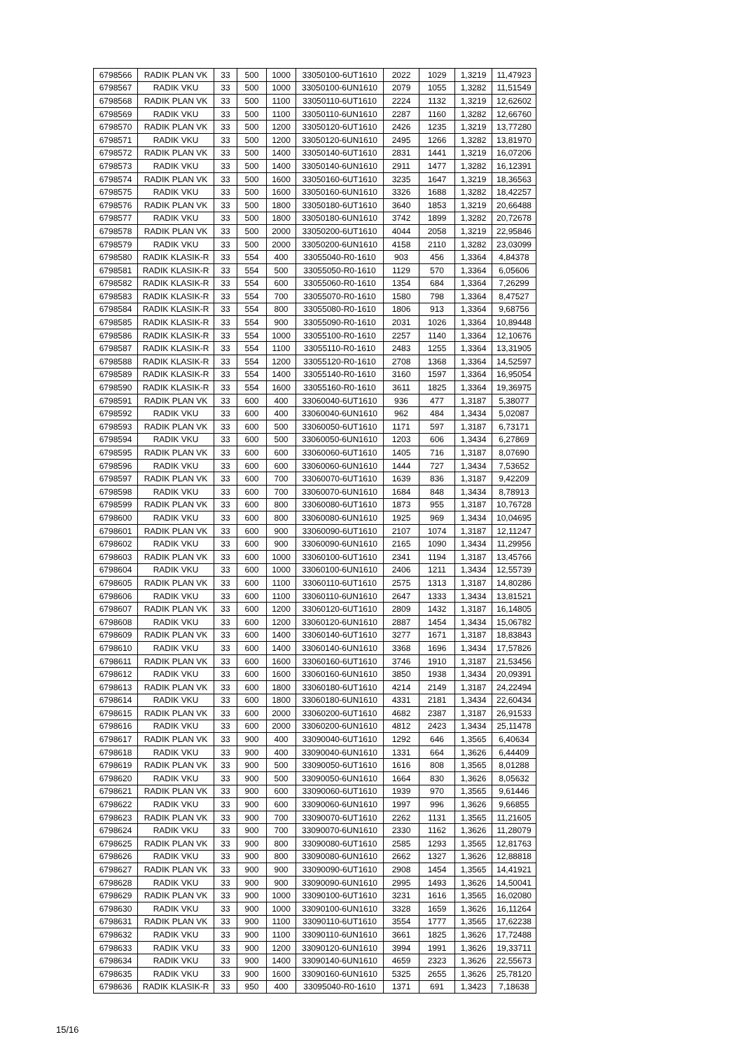| 6798566 | RADIK PLAN VK | 33 | 500 | 1000 | 33050100-6UT1610 | 2022 | 1029 | 1,3219 | 11,47923 |
| 6798567 | RADIK VKU | 33 | 500 | 1000 | 33050100-6UN1610 | 2079 | 1055 | 1,3282 | 11,51549 |
| 6798568 | RADIK PLAN VK | 33 | 500 | 1100 | 33050110-6UT1610 | 2224 | 1132 | 1,3219 | 12,62602 |
| 6798569 | RADIK VKU | 33 | 500 | 1100 | 33050110-6UN1610 | 2287 | 1160 | 1,3282 | 12,66760 |
| 6798570 | RADIK PLAN VK | 33 | 500 | 1200 | 33050120-6UT1610 | 2426 | 1235 | 1,3219 | 13,77280 |
| 6798571 | RADIK VKU | 33 | 500 | 1200 | 33050120-6UN1610 | 2495 | 1266 | 1,3282 | 13,81970 |
| 6798572 | RADIK PLAN VK | 33 | 500 | 1400 | 33050140-6UT1610 | 2831 | 1441 | 1,3219 | 16,07206 |
| 6798573 | RADIK VKU | 33 | 500 | 1400 | 33050140-6UN1610 | 2911 | 1477 | 1,3282 | 16,12391 |
| 6798574 | RADIK PLAN VK | 33 | 500 | 1600 | 33050160-6UT1610 | 3235 | 1647 | 1,3219 | 18,36563 |
| 6798575 | RADIK VKU | 33 | 500 | 1600 | 33050160-6UN1610 | 3326 | 1688 | 1,3282 | 18,42257 |
| 6798576 | RADIK PLAN VK | 33 | 500 | 1800 | 33050180-6UT1610 | 3640 | 1853 | 1,3219 | 20,66488 |
| 6798577 | RADIK VKU | 33 | 500 | 1800 | 33050180-6UN1610 | 3742 | 1899 | 1,3282 | 20,72678 |
| 6798578 | RADIK PLAN VK | 33 | 500 | 2000 | 33050200-6UT1610 | 4044 | 2058 | 1,3219 | 22,95846 |
| 6798579 | RADIK VKU | 33 | 500 | 2000 | 33050200-6UN1610 | 4158 | 2110 | 1,3282 | 23,03099 |
| 6798580 | RADIK KLASIK-R | 33 | 554 | 400 | 33055040-R0-1610 | 903 | 456 | 1,3364 | 4,84378 |
| 6798581 | RADIK KLASIK-R | 33 | 554 | 500 | 33055050-R0-1610 | 1129 | 570 | 1,3364 | 6,05606 |
| 6798582 | RADIK KLASIK-R | 33 | 554 | 600 | 33055060-R0-1610 | 1354 | 684 | 1,3364 | 7,26299 |
| 6798583 | RADIK KLASIK-R | 33 | 554 | 700 | 33055070-R0-1610 | 1580 | 798 | 1,3364 | 8,47527 |
| 6798584 | RADIK KLASIK-R | 33 | 554 | 800 | 33055080-R0-1610 | 1806 | 913 | 1,3364 | 9,68756 |
| 6798585 | RADIK KLASIK-R | 33 | 554 | 900 | 33055090-R0-1610 | 2031 | 1026 | 1,3364 | 10,89448 |
| 6798586 | RADIK KLASIK-R | 33 | 554 | 1000 | 33055100-R0-1610 | 2257 | 1140 | 1,3364 | 12,10676 |
| 6798587 | RADIK KLASIK-R | 33 | 554 | 1100 | 33055110-R0-1610 | 2483 | 1255 | 1,3364 | 13,31905 |
| 6798588 | RADIK KLASIK-R | 33 | 554 | 1200 | 33055120-R0-1610 | 2708 | 1368 | 1,3364 | 14,52597 |
| 6798589 | RADIK KLASIK-R | 33 | 554 | 1400 | 33055140-R0-1610 | 3160 | 1597 | 1,3364 | 16,95054 |
| 6798590 | RADIK KLASIK-R | 33 | 554 | 1600 | 33055160-R0-1610 | 3611 | 1825 | 1,3364 | 19,36975 |
| 6798591 | RADIK PLAN VK | 33 | 600 | 400 | 33060040-6UT1610 | 936 | 477 | 1,3187 | 5,38077 |
| 6798592 | RADIK VKU | 33 | 600 | 400 | 33060040-6UN1610 | 962 | 484 | 1,3434 | 5,02087 |
| 6798593 | RADIK PLAN VK | 33 | 600 | 500 | 33060050-6UT1610 | 1171 | 597 | 1,3187 | 6,73171 |
| 6798594 | RADIK VKU | 33 | 600 | 500 | 33060050-6UN1610 | 1203 | 606 | 1,3434 | 6,27869 |
| 6798595 | RADIK PLAN VK | 33 | 600 | 600 | 33060060-6UT1610 | 1405 | 716 | 1,3187 | 8,07690 |
| 6798596 | RADIK VKU | 33 | 600 | 600 | 33060060-6UN1610 | 1444 | 727 | 1,3434 | 7,53652 |
| 6798597 | RADIK PLAN VK | 33 | 600 | 700 | 33060070-6UT1610 | 1639 | 836 | 1,3187 | 9,42209 |
| 6798598 | RADIK VKU | 33 | 600 | 700 | 33060070-6UN1610 | 1684 | 848 | 1,3434 | 8,78913 |
| 6798599 | RADIK PLAN VK | 33 | 600 | 800 | 33060080-6UT1610 | 1873 | 955 | 1,3187 | 10,76728 |
| 6798600 | RADIK VKU | 33 | 600 | 800 | 33060080-6UN1610 | 1925 | 969 | 1,3434 | 10,04695 |
| 6798601 | RADIK PLAN VK | 33 | 600 | 900 | 33060090-6UT1610 | 2107 | 1074 | 1,3187 | 12,11247 |
| 6798602 | RADIK VKU | 33 | 600 | 900 | 33060090-6UN1610 | 2165 | 1090 | 1,3434 | 11,29956 |
| 6798603 | RADIK PLAN VK | 33 | 600 | 1000 | 33060100-6UT1610 | 2341 | 1194 | 1,3187 | 13,45766 |
| 6798604 | RADIK VKU | 33 | 600 | 1000 | 33060100-6UN1610 | 2406 | 1211 | 1,3434 | 12,55739 |
| 6798605 | RADIK PLAN VK | 33 | 600 | 1100 | 33060110-6UT1610 | 2575 | 1313 | 1,3187 | 14,80286 |
| 6798606 | RADIK VKU | 33 | 600 | 1100 | 33060110-6UN1610 | 2647 | 1333 | 1,3434 | 13,81521 |
| 6798607 | RADIK PLAN VK | 33 | 600 | 1200 | 33060120-6UT1610 | 2809 | 1432 | 1,3187 | 16,14805 |
| 6798608 | RADIK VKU | 33 | 600 | 1200 | 33060120-6UN1610 | 2887 | 1454 | 1,3434 | 15,06782 |
| 6798609 | RADIK PLAN VK | 33 | 600 | 1400 | 33060140-6UT1610 | 3277 | 1671 | 1,3187 | 18,83843 |
| 6798610 | RADIK VKU | 33 | 600 | 1400 | 33060140-6UN1610 | 3368 | 1696 | 1,3434 | 17,57826 |
| 6798611 | RADIK PLAN VK | 33 | 600 | 1600 | 33060160-6UT1610 | 3746 | 1910 | 1,3187 | 21,53456 |
| 6798612 | RADIK VKU | 33 | 600 | 1600 | 33060160-6UN1610 | 3850 | 1938 | 1,3434 | 20,09391 |
| 6798613 | RADIK PLAN VK | 33 | 600 | 1800 | 33060180-6UT1610 | 4214 | 2149 | 1,3187 | 24,22494 |
| 6798614 | RADIK VKU | 33 | 600 | 1800 | 33060180-6UN1610 | 4331 | 2181 | 1,3434 | 22,60434 |
| 6798615 | RADIK PLAN VK | 33 | 600 | 2000 | 33060200-6UT1610 | 4682 | 2387 | 1,3187 | 26,91533 |
| 6798616 | RADIK VKU | 33 | 600 | 2000 | 33060200-6UN1610 | 4812 | 2423 | 1,3434 | 25,11478 |
| 6798617 | RADIK PLAN VK | 33 | 900 | 400 | 33090040-6UT1610 | 1292 | 646 | 1,3565 | 6,40634 |
| 6798618 | RADIK VKU | 33 | 900 | 400 | 33090040-6UN1610 | 1331 | 664 | 1,3626 | 6,44409 |
| 6798619 | RADIK PLAN VK | 33 | 900 | 500 | 33090050-6UT1610 | 1616 | 808 | 1,3565 | 8,01288 |
| 6798620 | RADIK VKU | 33 | 900 | 500 | 33090050-6UN1610 | 1664 | 830 | 1,3626 | 8,05632 |
| 6798621 | RADIK PLAN VK | 33 | 900 | 600 | 33090060-6UT1610 | 1939 | 970 | 1,3565 | 9,61446 |
| 6798622 | RADIK VKU | 33 | 900 | 600 | 33090060-6UN1610 | 1997 | 996 | 1,3626 | 9,66855 |
| 6798623 | RADIK PLAN VK | 33 | 900 | 700 | 33090070-6UT1610 | 2262 | 1131 | 1,3565 | 11,21605 |
| 6798624 | RADIK VKU | 33 | 900 | 700 | 33090070-6UN1610 | 2330 | 1162 | 1,3626 | 11,28079 |
| 6798625 | RADIK PLAN VK | 33 | 900 | 800 | 33090080-6UT1610 | 2585 | 1293 | 1,3565 | 12,81763 |
| 6798626 | RADIK VKU | 33 | 900 | 800 | 33090080-6UN1610 | 2662 | 1327 | 1,3626 | 12,88818 |
| 6798627 | RADIK PLAN VK | 33 | 900 | 900 | 33090090-6UT1610 | 2908 | 1454 | 1,3565 | 14,41921 |
| 6798628 | RADIK VKU | 33 | 900 | 900 | 33090090-6UN1610 | 2995 | 1493 | 1,3626 | 14,50041 |
| 6798629 | RADIK PLAN VK | 33 | 900 | 1000 | 33090100-6UT1610 | 3231 | 1616 | 1,3565 | 16,02080 |
| 6798630 | RADIK VKU | 33 | 900 | 1000 | 33090100-6UN1610 | 3328 | 1659 | 1,3626 | 16,11264 |
| 6798631 | RADIK PLAN VK | 33 | 900 | 1100 | 33090110-6UT1610 | 3554 | 1777 | 1,3565 | 17,62238 |
| 6798632 | RADIK VKU | 33 | 900 | 1100 | 33090110-6UN1610 | 3661 | 1825 | 1,3626 | 17,72488 |
| 6798633 | RADIK VKU | 33 | 900 | 1200 | 33090120-6UN1610 | 3994 | 1991 | 1,3626 | 19,33711 |
| 6798634 | RADIK VKU | 33 | 900 | 1400 | 33090140-6UN1610 | 4659 | 2323 | 1,3626 | 22,55673 |
| 6798635 | RADIK VKU | 33 | 900 | 1600 | 33090160-6UN1610 | 5325 | 2655 | 1,3626 | 25,78120 |
| 6798636 | RADIK KLASIK-R | 33 | 950 | 400 | 33095040-R0-1610 | 1371 | 691 | 1,3423 | 7,18638 |
15/16